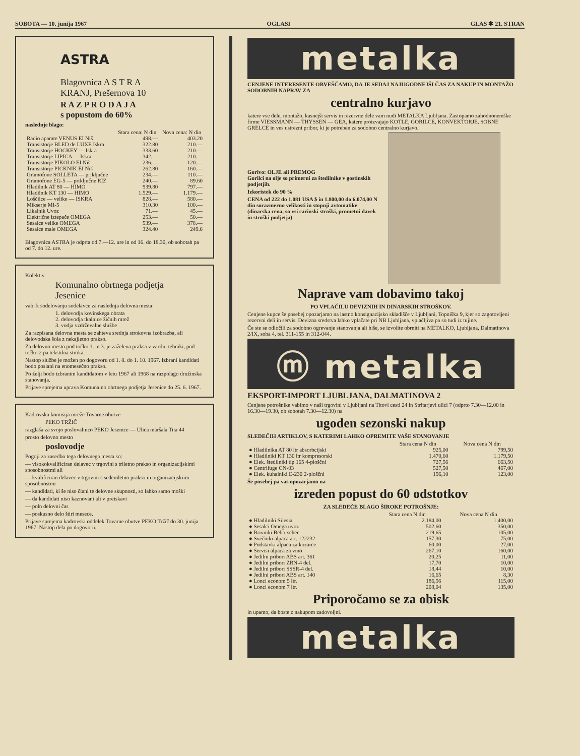SOBOTA — 10. junija 1967 OGLASI GLAS ✱ 21. STRAN
ASTRA
Blagovnica A S T R A
KRANJ, Prešernova 10
R A Z P R O D A J A
s popustom do 60%
naslednje blago:
| | Stara cena: N din | Nova cena: N din |
| --- | --- | --- |
| Radio aparate VENUS EI Niš | 498.— | 403.20 |
| Transistorje BLED de LUXE Iskra | 322.80 | 210.— |
| Transistorje HOCKEY — Iskra | 333.60 | 210.— |
| Transistorje LIPICA — Iskra | 342.— | 210.— |
| Transistorje PIKOLO EI Niš | 236.— | 120.— |
| Transistorje PICKNIK EI Niš | 262.80 | 160.— |
| Gramofone SOLLETA — priključne | 234.— | 110.— |
| Gramofone EG-5 — priključne RIZ | 240.— | 89.60 |
| Hladilnik AT 80 — HIMO | 939.80 | 797.— |
| Hladilnik KT 130 — HIMO | 1.529.— | 1.179.— |
| Loščilce — velike — ISKRA | 828.— | 580.— |
| Mikserje MI-5 | 310.30 | 100.— |
| Likalnik Uvoz | 71.— | 45.— |
| Električne iztepače OMEGA | 253.— | 50.— |
| Sesalce velike OMEGA | 539.— | 378.— |
| Sesalce male OMEGA | 324.40 | 249.6 |
Blagovnica ASTRA je odprta od 7.—12. ure in od 16. do 18.30, ob sobotah pa od 7. do 12. ure.
Kolektiv
Komunalno obrtnega podjetja
Jesenice
vabi k sodelovanju sodelavce za naslednja delovna mesta:
1. delovodja kovinskega obrata
2. delovodja tkalnice žičnih mrež
3. vodja vzdrževalne službe
Za razpisana delovna mesta se zahteva srednja strokovna izobrazba, ali delovodska šola z nekajletno prakso.
Za delovno mesto pod točko 1. in 3. je zaželena praksa v varilni tehniki, pod točko 2 pa tekstilna stroka.
Nastop službe je možen po dogovoru od 1. 8. do 1. 10. 1967. Izbrani kandidati bodo poslani na enomesečno prakso.
Po želji bodo izbranim kandidatom v letu 1967 ali 1968 na razpolago družinska stanovanja.
Prijave sprejema uprava Komunalno obrtnega podjetja Jesenice do 25. 6. 1967.
Kadrovska komisija mreže Tovarne obutve
PEKO TRŽIČ
razglaša za svojo poslovalnico PEKO Jesenice — Ulica maršala Tita 44
prosto delovno mesto
poslovodje
Pogoji za zasedbo tega delovnega mesta so:
— visokokvalificiran delavec v trgovini s triletno prakso in organizacijskimi sposobnostmi ali
— kvalificiran delavec v trgovini s sedemletno prakso in organizacijskimi sposobnostmi
— kandidati, ki še niso člani te delovne skupnosti, so lahko samo moški
— da kandidati niso kaznovani ali v preiskavi
— poln delovni čas
— poskusno delo štiri mesece.
Prijave sprejema kadrovski oddelek Tovarne obutve PEKO Tržič do 30. junija 1967. Nastop dela po dogovoru.
metalka
CENJENE INTERESENTE OBVEŠČAMO, DA JE SEDAJ NAJUGODNEJŠI ČAS ZA NAKUP IN MONTAŽO SODOBNIH NAPRAV ZA
centralno kurjavo
katere vse dele, montažo, kasnejši servis in rezervne dele vam nudi METALKA Ljubljana. Zastopamo zahodnonemške firme VIESSMANN — THYSSEN — GEA, katere proizvajajo KOTLE, GORILCE, KONVEKTORJE, SOBNE GRELCE in ves ustrezni pribor, ki je potreben za sodobno centralno kurjavo.
Gorivo: OLJE ali PREMOG
Gorilci na olje so primerni za štedilnike v gostinskih podjetjih.
Izkoristek do 90 %
CENA od 222 do 1.081 USA $ in 1.800,00 do 6.074,00 N din sorazmerno velikosti in stopnji avtomatike (dinarska cena, so vsi carinski stroški, prometni davek in stroški podjetja)
Naprave vam dobavimo takoj
PO VPLAČILU DEVIZNIH IN DINARSKIH STROŠKOV.
Cenjene kupce še posebej opozarjamo na lastno konsignacijsko skladišče v Ljubljani, Topniška 9, kjer so zagotovljeni rezervni deli in servis. Devizna sredstva lahko vplačate pri NB Ljubljana, vplačljiva pa so tudi iz tujine.
Če ste se odločili za sodobno ogrevanje stanovanja ali hiše, se izvolite obrniti na METALKO, Ljubljana, Dalmatinova 2/IX, soba 4, tel. 311-155 in 312-044.
ⓜ metalka
EKSPORT-IMPORT LJUBLJANA, DALMATINOVA 2
Cenjene potrošnike vabimo v naši trgovini v Ljubljani na Titovi cesti 24 in Stritarjevi ulici 7 (odprto 7.30—12.00 in 16.30—19.30, ob sobotah 7.30—12.30) na
ugoden sezonski nakup
SLEDEČIH ARTIKLOV, S KATERIMI LAHKO OPREMITE VAŠE STANOVANJE
| | Stara cena N din | Nova cena N din |
| --- | --- | --- |
| ● Hladilnika AT 80 ltr absorbcijski | 925,00 | 799,50 |
| ● Hladilniki KT 130 ltr kompresorski | 1.470,60 | 1.179,50 |
| ● Elek. štedilniki tip 165 4-ploščni | 727,56 | 663,50 |
| ● Centrifuge CN-03 | 527,50 | 467,00 |
| ● Elek. kuhalniki E-230 2-ploščni | 196,10 | 123,00 |
Še posebej pa vas opozarjamo na
izreden popust do 60 odstotkov
ZA SLEDEČE BLAGO ŠIROKE POTROŠNJE:
| | Stara cena N din | Nova cena N din |
| --- | --- | --- |
| ● Hladilniki Silesia | 2.184,00 | 1.400,00 |
| ● Sesalci Omega uvoz | 502,60 | 350,00 |
| ● Brivniki Bebo-scher | 219,65 | 105,00 |
| ● Svečniki alpaca art. 122232 | 157,30 | 75,00 |
| ● Podstavki alpaca za kozarce | 60,00 | 27,00 |
| ● Servisi alpaca za vino | 267,10 | 160,00 |
| ● Jedilni pribori ABS art. 361 | 20,25 | 11,00 |
| ● Jedilni pribori ZRN-4 del. | 17,70 | 10,00 |
| ● Jedilni pribori SSSR-4 del. | 18,44 | 10,00 |
| ● Jedilni pribori ABS art. 140 | 16,65 | 8,30 |
| ● Lonci econom 5 ltr. | 186,56 | 115,00 |
| ● Lonci econom 7 ltr. | 208,04 | 135,00 |
Priporočamo se za obisk
in upamo, da boste z nakupom zadovoljni.
metalka